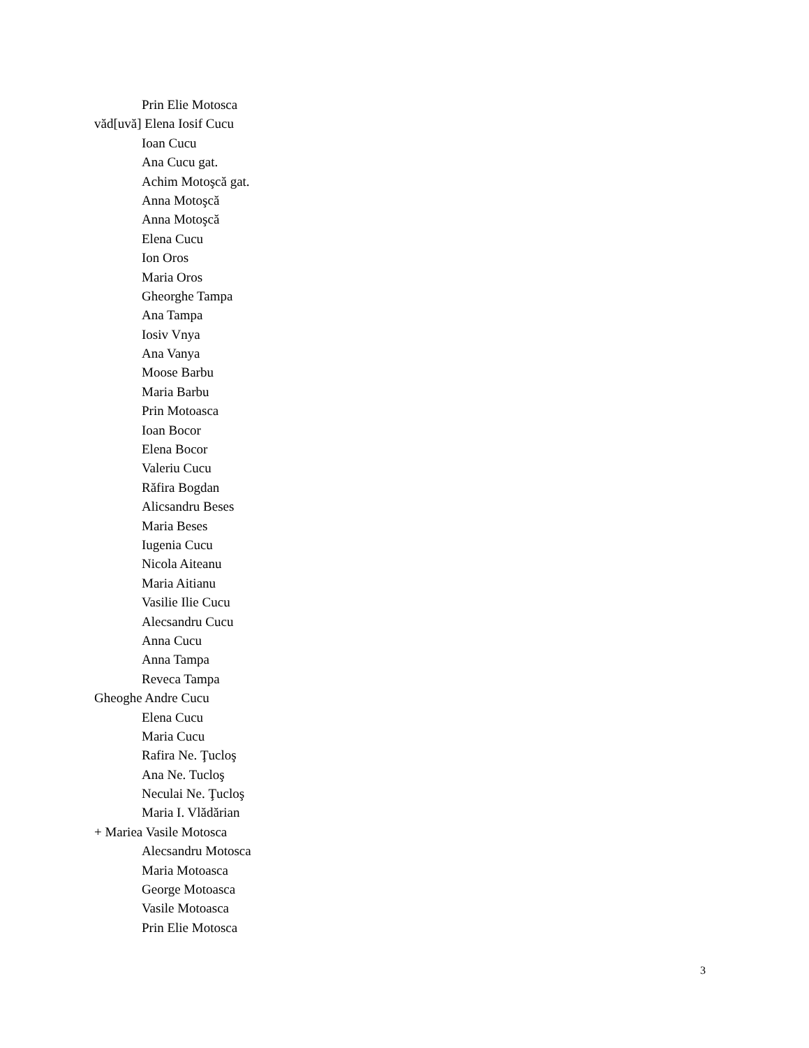Prin Elie Motosca
văd[uvă] Elena Iosif Cucu
Ioan Cucu
Ana Cucu gat.
Achim Motoşcă gat.
Anna Motoşcă
Anna Motoşcă
Elena Cucu
Ion Oros
Maria Oros
Gheorghe Tampa
Ana Tampa
Iosiv Vnya
Ana Vanya
Moose Barbu
Maria Barbu
Prin Motoasca
Ioan Bocor
Elena Bocor
Valeriu Cucu
Răfira Bogdan
Alicsandru Beses
Maria Beses
Iugenia Cucu
Nicola Aiteanu
Maria Aitianu
Vasilie Ilie Cucu
Alecsandru Cucu
Anna Cucu
Anna Tampa
Reveca Tampa
Gheoghe Andre Cucu
Elena Cucu
Maria Cucu
Rafira Ne. Ţucloş
Ana Ne. Tucloş
Neculai Ne. Ţucloş
Maria I. Vlădărian
+ Mariea Vasile Motosca
Alecsandru Motosca
Maria Motoasca
George Motoasca
Vasile Motoasca
Prin Elie Motosca
3